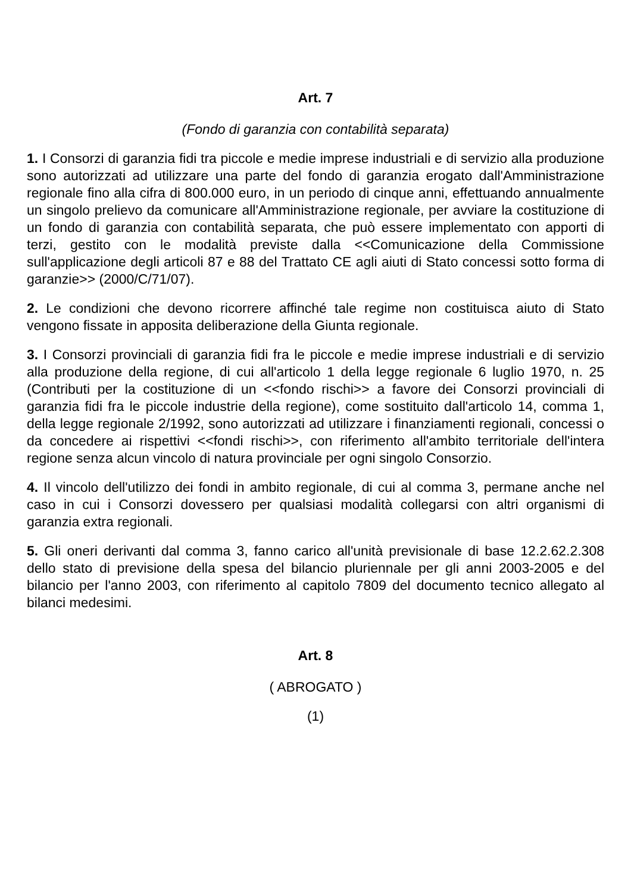Art. 7
(Fondo di garanzia con contabilità separata)
1. I Consorzi di garanzia fidi tra piccole e medie imprese industriali e di servizio alla produzione sono autorizzati ad utilizzare una parte del fondo di garanzia erogato dall'Amministrazione regionale fino alla cifra di 800.000 euro, in un periodo di cinque anni, effettuando annualmente un singolo prelievo da comunicare all'Amministrazione regionale, per avviare la costituzione di un fondo di garanzia con contabilità separata, che può essere implementato con apporti di terzi, gestito con le modalità previste dalla <<Comunicazione della Commissione sull'applicazione degli articoli 87 e 88 del Trattato CE agli aiuti di Stato concessi sotto forma di garanzie>> (2000/C/71/07).
2. Le condizioni che devono ricorrere affinché tale regime non costituisca aiuto di Stato vengono fissate in apposita deliberazione della Giunta regionale.
3. I Consorzi provinciali di garanzia fidi fra le piccole e medie imprese industriali e di servizio alla produzione della regione, di cui all'articolo 1 della legge regionale 6 luglio 1970, n. 25 (Contributi per la costituzione di un <<fondo rischi>> a favore dei Consorzi provinciali di garanzia fidi fra le piccole industrie della regione), come sostituito dall'articolo 14, comma 1, della legge regionale 2/1992, sono autorizzati ad utilizzare i finanziamenti regionali, concessi o da concedere ai rispettivi <<fondi rischi>>, con riferimento all'ambito territoriale dell'intera regione senza alcun vincolo di natura provinciale per ogni singolo Consorzio.
4. Il vincolo dell'utilizzo dei fondi in ambito regionale, di cui al comma 3, permane anche nel caso in cui i Consorzi dovessero per qualsiasi modalità collegarsi con altri organismi di garanzia extra regionali.
5. Gli oneri derivanti dal comma 3, fanno carico all'unità previsionale di base 12.2.62.2.308 dello stato di previsione della spesa del bilancio pluriennale per gli anni 2003-2005 e del bilancio per l'anno 2003, con riferimento al capitolo 7809 del documento tecnico allegato al bilanci medesimi.
Art. 8
( ABROGATO )
(1)